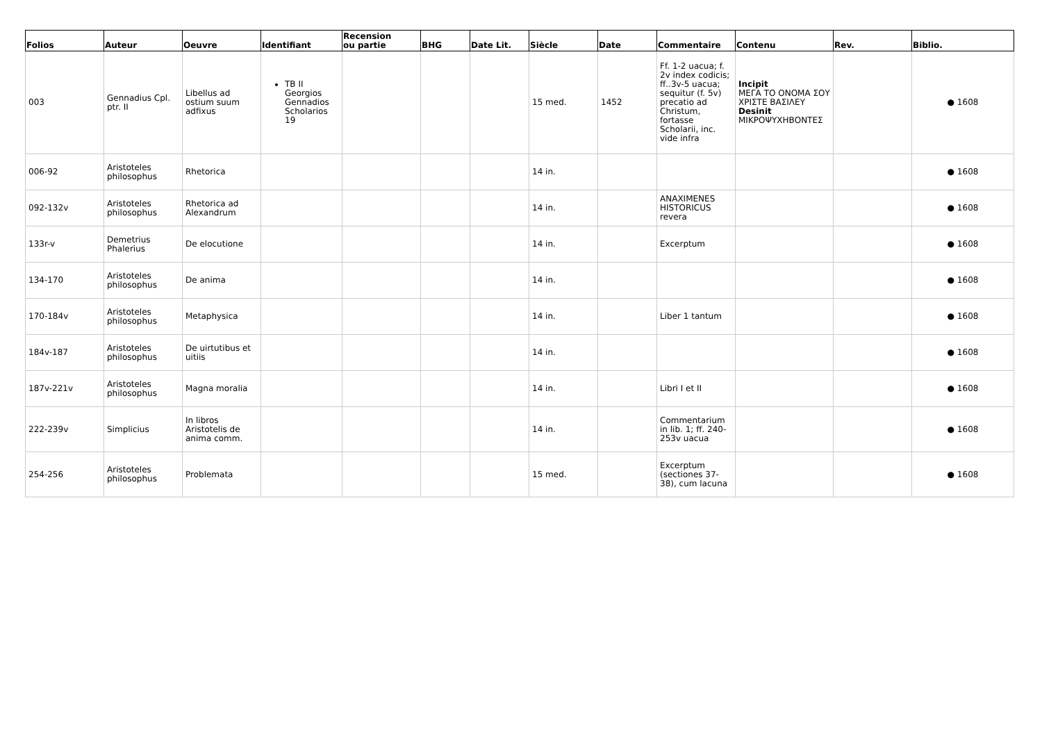| Folios | Auteur | Oeuvre | Identifiant | Recension ou partie | BHG | Date Lit. | Siècle | Date | Commentaire | Contenu | Rev. | Biblio. |
| --- | --- | --- | --- | --- | --- | --- | --- | --- | --- | --- | --- | --- |
| 003 | Gennadius Cpl. ptr. II | Libellus ad ostium suum adfixus | TB II Georgios Gennadios Scholarios 19 | | | | 15 med. | 1452 | Ff. 1-2 uacua; f. 2v index codicis; ff..3v-5 uacua; sequitur (f. 5v) precatio ad Christum, fortasse Scholarii, inc. vide infra | Incipit ΜΕΓΑ ΤΟ ΟΝΟΜΑ ΣΟΥ ΧΡΙΣΤΕ ΒΑΣΙΛΕΥ Desinit ΜΙΚΡΟΨΥΧΗΒΟΝΤΕΣ | | ● 1608 |
| 006-92 | Aristoteles philosophus | Rhetorica | | | | | 14 in. | | | | | ● 1608 |
| 092-132v | Aristoteles philosophus | Rhetorica ad Alexandrum | | | | | 14 in. | | ANAXIMENES HISTORICUS revera | | | ● 1608 |
| 133r-v | Demetrius Phalerius | De elocutione | | | | | 14 in. | | Excerptum | | | ● 1608 |
| 134-170 | Aristoteles philosophus | De anima | | | | | 14 in. | | | | | ● 1608 |
| 170-184v | Aristoteles philosophus | Metaphysica | | | | | 14 in. | | Liber 1 tantum | | | ● 1608 |
| 184v-187 | Aristoteles philosophus | De uirtutibus et uitiis | | | | | 14 in. | | | | | ● 1608 |
| 187v-221v | Aristoteles philosophus | Magna moralia | | | | | 14 in. | | Libri I et II | | | ● 1608 |
| 222-239v | Simplicius | In libros Aristotelis de anima comm. | | | | | 14 in. | | Commentarium in lib. 1; ff. 240-253v uacua | | | ● 1608 |
| 254-256 | Aristoteles philosophus | Problemata | | | | | 15 med. | | Excerptum (sectiones 37-38), cum lacuna | | | ● 1608 |